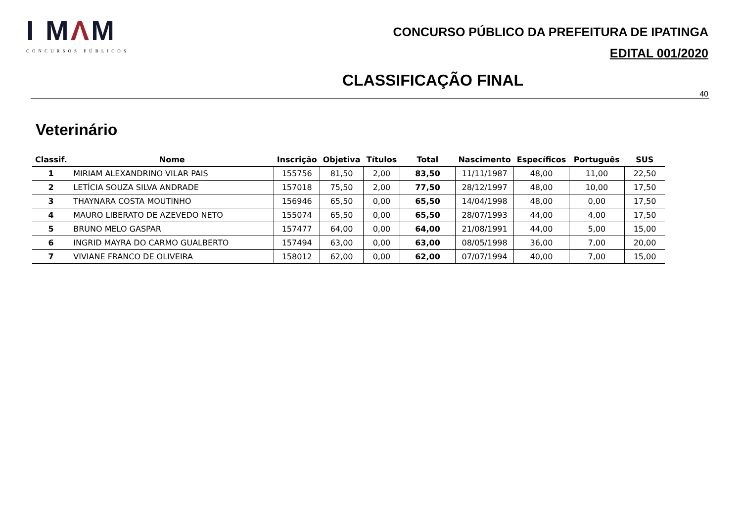I MΛM
CONCURSOS PÚBLICOS
CONCURSO PÚBLICO DA PREFEITURA DE IPATINGA
EDITAL 001/2020
CLASSIFICAÇÃO FINAL
40
Veterinário
| Classif. | Nome | Inscrição | Objetiva | Títulos | Total | Nascimento | Específicos | Português | SUS |
| --- | --- | --- | --- | --- | --- | --- | --- | --- | --- |
| 1 | MIRIAM ALEXANDRINO VILAR PAIS | 155756 | 81,50 | 2,00 | 83,50 | 11/11/1987 | 48,00 | 11,00 | 22,50 |
| 2 | LETÍCIA SOUZA SILVA ANDRADE | 157018 | 75,50 | 2,00 | 77,50 | 28/12/1997 | 48,00 | 10,00 | 17,50 |
| 3 | THAYNARA COSTA MOUTINHO | 156946 | 65,50 | 0,00 | 65,50 | 14/04/1998 | 48,00 | 0,00 | 17,50 |
| 4 | MAURO LIBERATO DE AZEVEDO NETO | 155074 | 65,50 | 0,00 | 65,50 | 28/07/1993 | 44,00 | 4,00 | 17,50 |
| 5 | BRUNO MELO GASPAR | 157477 | 64,00 | 0,00 | 64,00 | 21/08/1991 | 44,00 | 5,00 | 15,00 |
| 6 | INGRID MAYRA DO CARMO GUALBERTO | 157494 | 63,00 | 0,00 | 63,00 | 08/05/1998 | 36,00 | 7,00 | 20,00 |
| 7 | VIVIANE FRANCO DE OLIVEIRA | 158012 | 62,00 | 0,00 | 62,00 | 07/07/1994 | 40,00 | 7,00 | 15,00 |